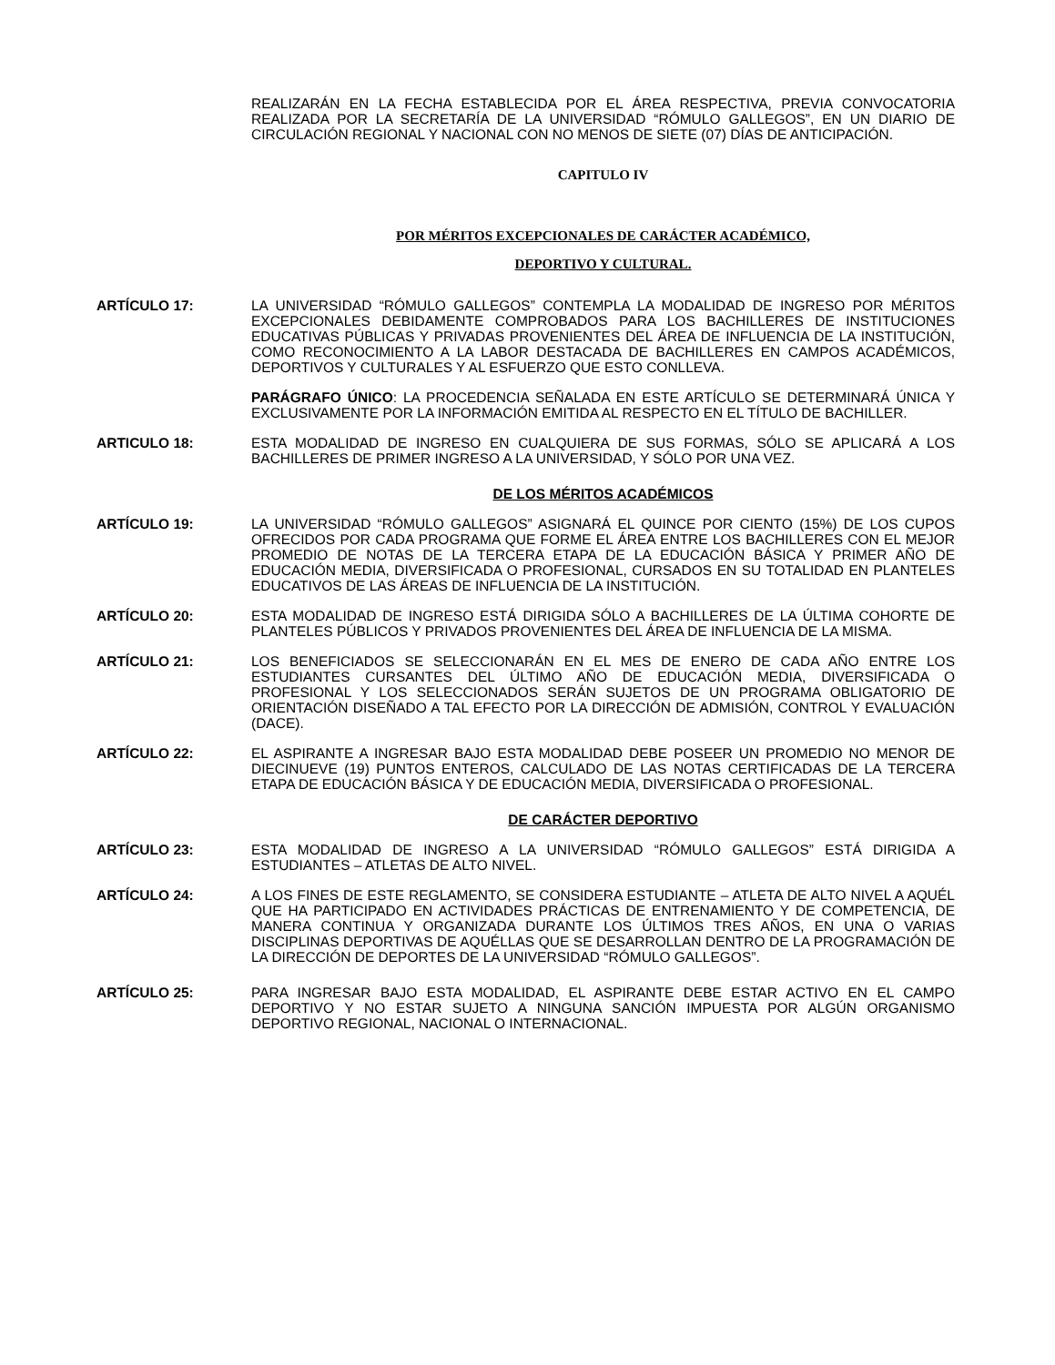REALIZARÁN EN LA FECHA ESTABLECIDA POR EL ÁREA RESPECTIVA, PREVIA CONVOCATORIA REALIZADA POR LA SECRETARÍA DE LA UNIVERSIDAD “RÓMULO GALLEGOS”, EN UN DIARIO DE CIRCULACIÓN REGIONAL Y NACIONAL CON NO MENOS DE SIETE (07) DÍAS DE ANTICIPACIÓN.
CAPITULO IV
POR MÉRITOS EXCEPCIONALES DE CARÁCTER ACADÉMICO,
DEPORTIVO Y CULTURAL.
ARTÍCULO 17: LA UNIVERSIDAD “RÓMULO GALLEGOS” CONTEMPLA LA MODALIDAD DE INGRESO POR MÉRITOS EXCEPCIONALES DEBIDAMENTE COMPROBADOS PARA LOS BACHILLERES DE INSTITUCIONES EDUCATIVAS PÚBLICAS Y PRIVADAS PROVENIENTES DEL ÁREA DE INFLUENCIA DE LA INSTITUCIÓN, COMO RECONOCIMIENTO A LA LABOR DESTACADA DE BACHILLERES EN CAMPOS ACADÉMICOS, DEPORTIVOS Y CULTURALES Y AL ESFUERZO QUE ESTO CONLLEVA.
PARÁGRAFO ÚNICO: LA PROCEDENCIA SEÑALADA EN ESTE ARTÍCULO SE DETERMINARÁ ÚNICA Y EXCLUSIVAMENTE POR LA INFORMACIÓN EMITIDA AL RESPECTO EN EL TÍTULO DE BACHILLER.
ARTICULO 18: ESTA MODALIDAD DE INGRESO EN CUALQUIERA DE SUS FORMAS, SÓLO SE APLICARÁ A LOS BACHILLERES DE PRIMER INGRESO A LA UNIVERSIDAD, Y SÓLO POR UNA VEZ.
DE LOS MÉRITOS ACADÉMICOS
ARTÍCULO 19: LA UNIVERSIDAD “RÓMULO GALLEGOS” ASIGNARÁ EL QUINCE POR CIENTO (15%) DE LOS CUPOS OFRECIDOS POR CADA PROGRAMA QUE FORME EL ÁREA ENTRE LOS BACHILLERES CON EL MEJOR PROMEDIO DE NOTAS DE LA TERCERA ETAPA DE LA EDUCACIÓN BÁSICA Y PRIMER AÑO DE EDUCACIÓN MEDIA, DIVERSIFICADA O PROFESIONAL, CURSADOS EN SU TOTALIDAD EN PLANTELES EDUCATIVOS DE LAS ÁREAS DE INFLUENCIA DE LA INSTITUCIÓN.
ARTÍCULO 20: ESTA MODALIDAD DE INGRESO ESTÁ DIRIGIDA SÓLO A BACHILLERES DE LA ÚLTIMA COHORTE DE PLANTELES PÚBLICOS Y PRIVADOS PROVENIENTES DEL ÁREA DE INFLUENCIA DE LA MISMA.
ARTÍCULO 21: LOS BENEFICIADOS SE SELECCIONARÁN EN EL MES DE ENERO DE CADA AÑO ENTRE LOS ESTUDIANTES CURSANTES DEL ÚLTIMO AÑO DE EDUCACIÓN MEDIA, DIVERSIFICADA O PROFESIONAL Y LOS SELECCIONADOS SERÁN SUJETOS DE UN PROGRAMA OBLIGATORIO DE ORIENTACIÓN DISEÑADO A TAL EFECTO POR LA DIRECCIÓN DE ADMISIÓN, CONTROL Y EVALUACIÓN (DACE).
ARTÍCULO 22: EL ASPIRANTE A INGRESAR BAJO ESTA MODALIDAD DEBE POSEER UN PROMEDIO NO MENOR DE DIECINUEVE (19) PUNTOS ENTEROS, CALCULADO DE LAS NOTAS CERTIFICADAS DE LA TERCERA ETAPA DE EDUCACIÓN BÁSICA Y DE EDUCACIÓN MEDIA, DIVERSIFICADA O PROFESIONAL.
DE CARÁCTER DEPORTIVO
ARTÍCULO 23: ESTA MODALIDAD DE INGRESO A LA UNIVERSIDAD “RÓMULO GALLEGOS” ESTÁ DIRIGIDA A ESTUDIANTES – ATLETAS DE ALTO NIVEL.
ARTÍCULO 24: A LOS FINES DE ESTE REGLAMENTO, SE CONSIDERA ESTUDIANTE – ATLETA DE ALTO NIVEL A AQUÉL QUE HA PARTICIPADO EN ACTIVIDADES PRÁCTICAS DE ENTRENAMIENTO Y DE COMPETENCIA, DE MANERA CONTINUA Y ORGANIZADA DURANTE LOS ÚLTIMOS TRES AÑOS, EN UNA O VARIAS DISCIPLINAS DEPORTIVAS DE AQUÉLLAS QUE SE DESARROLLAN DENTRO DE LA PROGRAMACIÓN DE LA DIRECCIÓN DE DEPORTES DE LA UNIVERSIDAD “RÓMULO GALLEGOS”.
ARTÍCULO 25: PARA INGRESAR BAJO ESTA MODALIDAD, EL ASPIRANTE DEBE ESTAR ACTIVO EN EL CAMPO DEPORTIVO Y NO ESTAR SUJETO A NINGUNA SANCIÓN IMPUESTA POR ALGÚN ORGANISMO DEPORTIVO REGIONAL, NACIONAL O INTERNACIONAL.